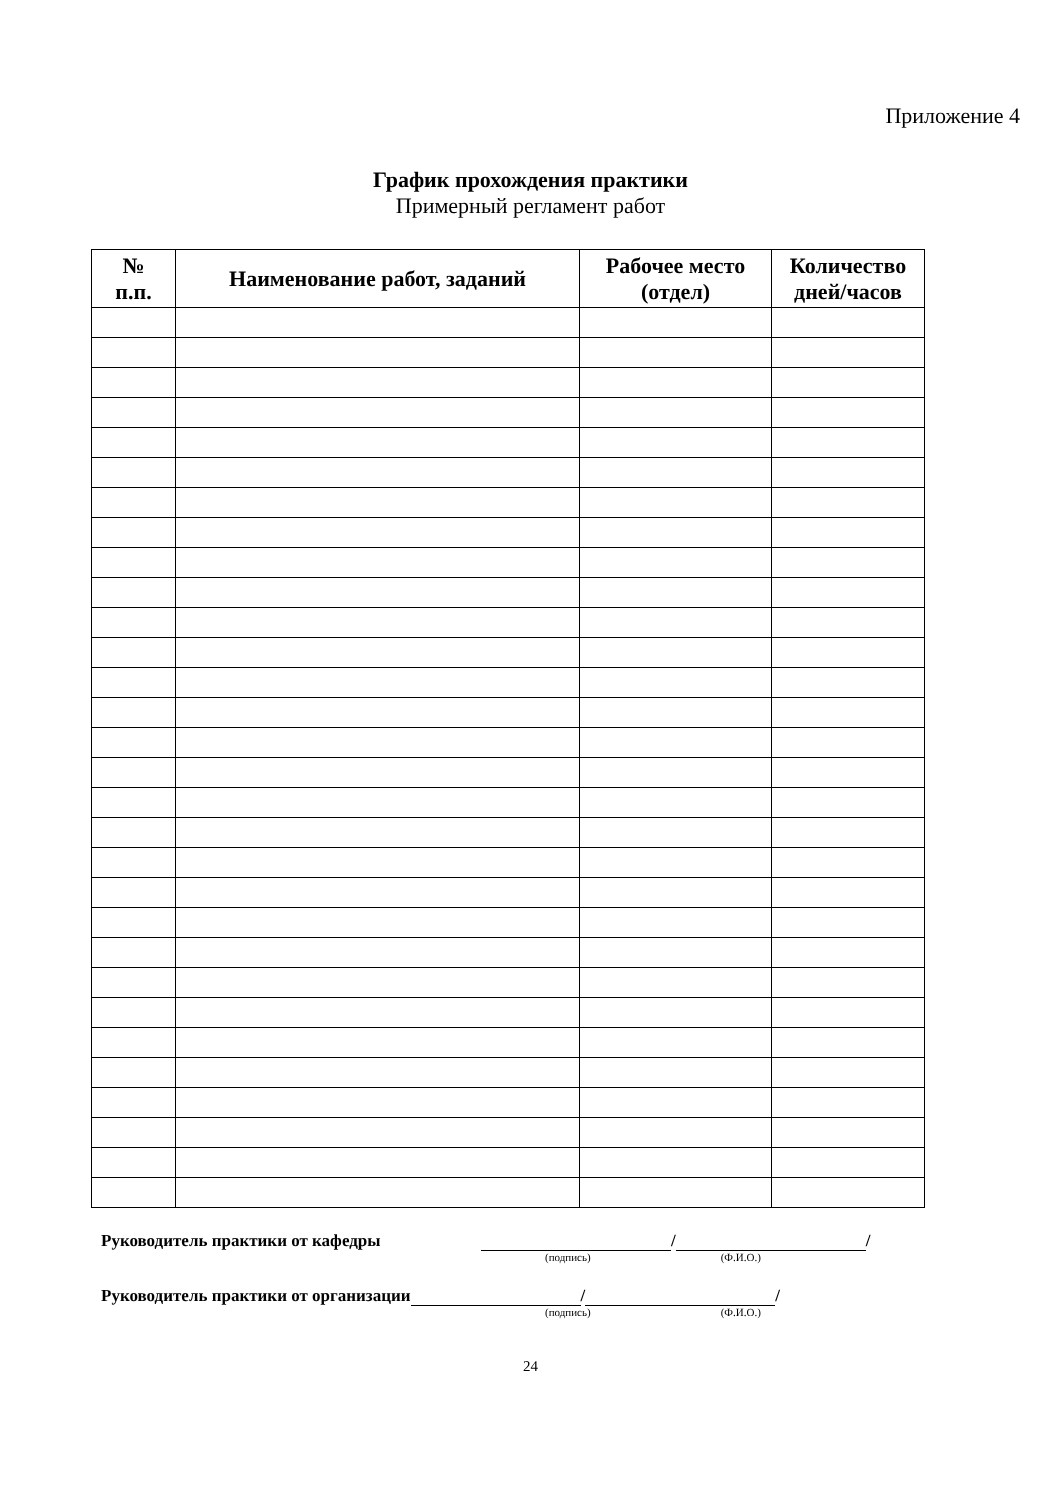Приложение 4
График прохождения практики
Примерный регламент работ
| № п.п. | Наименование работ, заданий | Рабочее место (отдел) | Количество дней/часов |
| --- | --- | --- | --- |
Руководитель практики от кафедры / /
(подпись) (Ф.И.О.)
Руководитель практики от организации / /
(подпись) (Ф.И.О.)
24